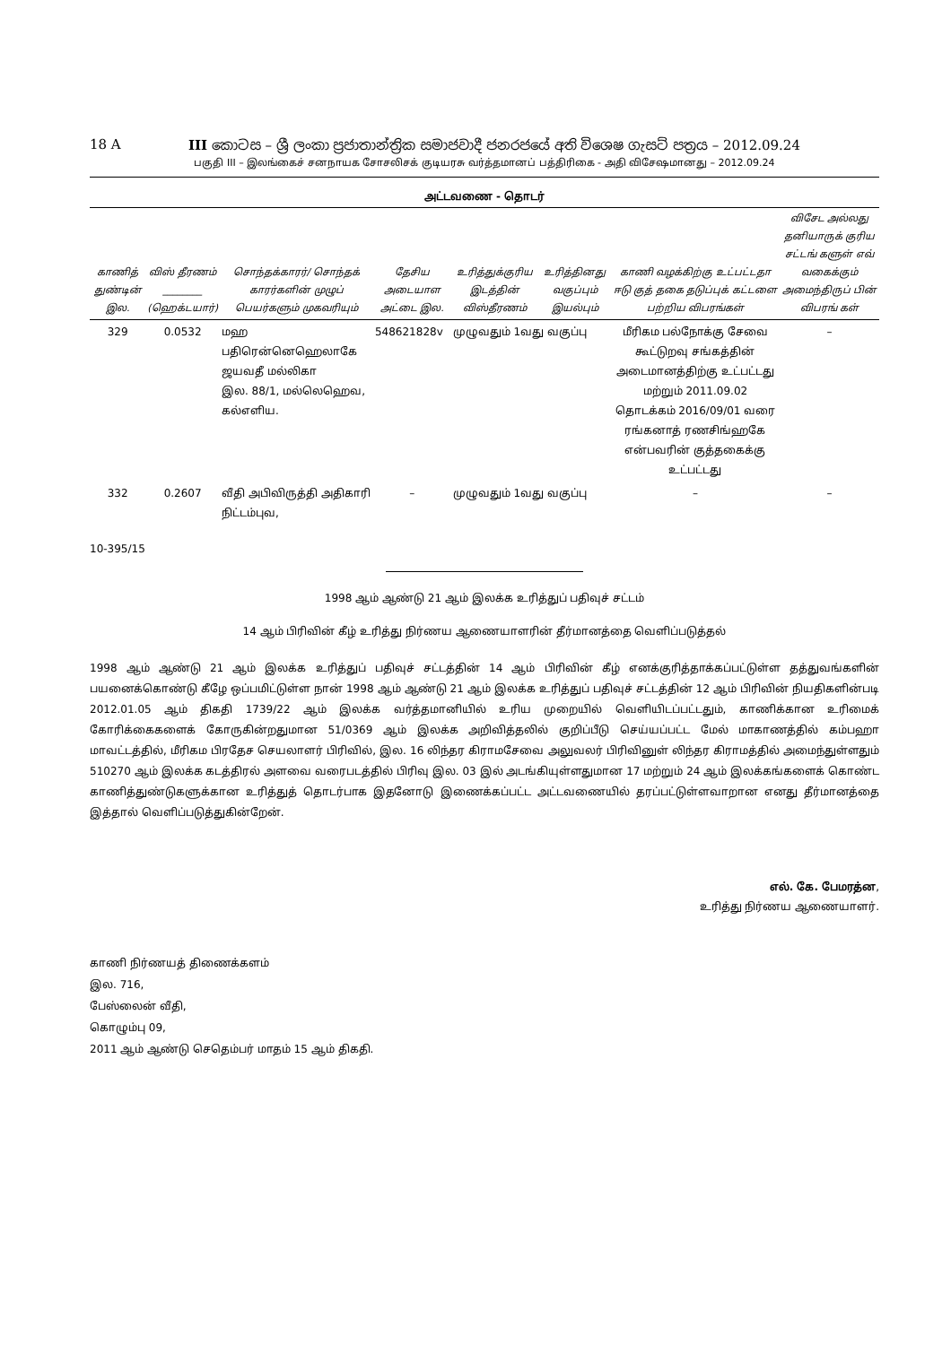18 A III කොටස – ශ්‍රී ලංකා ප්‍රජාතාන්ත්‍රික සමාජවාදී ජනරජයේ අති විශෙෂ ගැසට් පත්‍රය – 2012.09.24
பகுதி III – இலங்கைச் சனநாயக சோசலிசக் குடியரசு வர்த்தமானப் பத்திரிகை - அதி விசேஷமானது – 2012.09.24
அட்டவணை - தொடர்
| காணித் துண்டின் இல. | விஸ் தீரணம் ________ (ஹெக்டயார்) | சொந்தக்காரர்/ சொந்தக் காரர்களின் முழுப் பெயர்களும் முகவரியும் | தேசிய அடையாள அட்டை இல. | உரித்துக்குரிய இடத்தின் விஸ்தீரணம் | உரித்தினது வகுப்பும் இயல்பும் | காணி வழக்கிற்கு உட்பட்டதா ஈடு குத் தகை தடுப்புக் கட்டளை பற்றிய விபரங்கள் | விசேட அல்லது தனியாருக் குரிய சட்டங் களுள் எவ் வகைக்கும் அமைந்திருப் பின் விபரங் கள் |
| --- | --- | --- | --- | --- | --- | --- | --- |
| 329 | 0.0532 | மஹ பதிரென்னெஹெலாகே ஜயவதீ மல்லிகா இல. 88/1, மல்லெஹெவ, கல்எளிய. | 548621828v | முழுவதும் 1வது வகுப்பு | | மீரிகம பல்நோக்கு சேவை கூட்டுறவு சங்கத்தின் அடைமானத்திற்கு உட்பட்டது மற்றும் 2011.09.02 தொடக்கம் 2016/09/01 வரை ரங்கனாத் ரணசிங்ஹகே என்பவரின் குத்தகைக்கு உட்பட்டது | – |
| 332 | 0.2607 | வீதி அபிவிருத்தி அதிகாரி நிட்டம்புவ, | – | முழுவதும் 1வது வகுப்பு | | – | – |
10-395/15
1998 ஆம் ஆண்டு 21 ஆம் இலக்க உரித்துப் பதிவுச் சட்டம்
14 ஆம் பிரிவின் கீழ் உரித்து நிர்ணய ஆணையாளரின் தீர்மானத்தை வெளிப்படுத்தல்
1998 ஆம் ஆண்டு 21 ஆம் இலக்க உரித்துப் பதிவுச் சட்டத்தின் 14 ஆம் பிரிவின் கீழ் எனக்குரித்தாக்கப்பட்டுள்ள தத்துவங்களின் பயனைக்கொண்டு கீழே ஒப்பமிட்டுள்ள நான் 1998 ஆம் ஆண்டு 21 ஆம் இலக்க உரித்துப் பதிவுச் சட்டத்தின் 12 ஆம் பிரிவின் நியதிகளின்படி 2012.01.05 ஆம் திகதி 1739/22 ஆம் இலக்க வர்த்தமானியில் உரிய முறையில் வெளியிடப்பட்டதும், காணிக்கான உரிமைக் கோரிக்கைகளைக் கோருகின்றதுமான 51/0369 ஆம் இலக்க அறிவித்தலில் குறிப்பீடு செய்யப்பட்ட மேல் மாகாணத்தில் கம்பஹா மாவட்டத்தில், மீரிகம பிரதேச செயலாளர் பிரிவில், இல. 16 லிந்தர கிராமசேவை அலுவலர் பிரிவினுள் லிந்தர கிராமத்தில் அமைந்துள்ளதும் 510270 ஆம் இலக்க கடத்திரல் அளவை வரைபடத்தில் பிரிவு இல. 03 இல் அடங்கியுள்ளதுமான 17 மற்றும் 24 ஆம் இலக்கங்களைக் கொண்ட காணித்துண்டுகளுக்கான உரித்துத் தொடர்பாக இதனோடு இணைக்கப்பட்ட அட்டவணையில் தரப்பட்டுள்ளவாறான எனது தீர்மானத்தை இத்தால் வெளிப்படுத்துகின்றேன்.
எல். கே. பேமரத்ன,
உரித்து நிர்ணய ஆணையாளர்.
காணி நிர்ணயத் திணைக்களம்
இல. 716,
பேஸ்லைன் வீதி,
கொழும்பு 09,
2011 ஆம் ஆண்டு செதெம்பர் மாதம் 15 ஆம் திகதி.